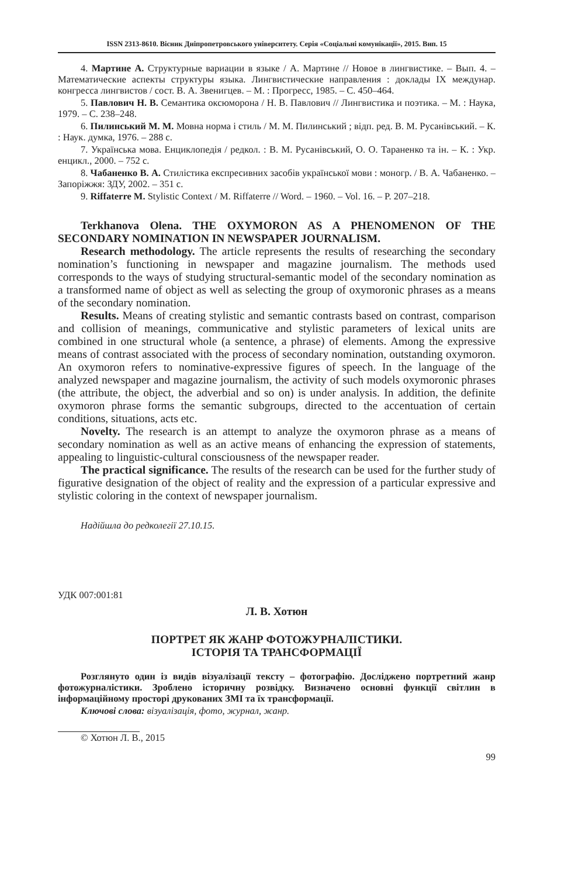ISSN 2313-8610. Вісник Дніпропетровського університету. Серія «Соціальні комунікації», 2015. Вип. 15
4. Мартине А. Структурные вариации в языке / А. Мартине // Новое в лингвистике. – Вып. 4. – Математические аспекты структуры языка. Лингвистические направления : доклады IX междунар. конгресса лингвистов / сост. В. А. Звенигцев. – М. : Прогресс, 1985. – С. 450–464.
5. Павлович Н. В. Семантика оксюморона / Н. В. Павлович // Лингвистика и поэтика. – М. : Наука, 1979. – С. 238–248.
6. Пилинський М. М. Мовна норма і стиль / М. М. Пилинський ; відп. ред. В. М. Русанівський. – К. : Наук. думка, 1976. – 288 с.
7. Українська мова. Енциклопедія / редкол. : В. М. Русанівський, О. О. Тараненко та ін. – К. : Укр. енцикл., 2000. – 752 с.
8. Чабаненко В. А. Стилістика експресивних засобів української мови : моногр. / В. А. Чабаненко. – Запоріжжя: ЗДУ, 2002. – 351 с.
9. Riffaterre M. Stylistic Context / M. Riffaterre // Word. – 1960. – Vol. 16. – P. 207–218.
Terkhanova Olena. THE OXYMORON AS A PHENOMENON OF THE SECONDARY NOMINATION IN NEWSPAPER JOURNALISM.
Research methodology. The article represents the results of researching the secondary nomination’s functioning in newspaper and magazine journalism. The methods used corresponds to the ways of studying structural-semantic model of the secondary nomination as a transformed name of object as well as selecting the group of oxymoronic phrases as a means of the secondary nomination.
Results. Means of creating stylistic and semantic contrasts based on contrast, comparison and collision of meanings, communicative and stylistic parameters of lexical units are combined in one structural whole (a sentence, a phrase) of elements. Among the expressive means of contrast associated with the process of secondary nomination, outstanding oxymoron. An oxymoron refers to nominative-expressive figures of speech. In the language of the analyzed newspaper and magazine journalism, the activity of such models oxymoronic phrases (the attribute, the object, the adverbial and so on) is under analysis. In addition, the definite oxymoron phrase forms the semantic subgroups, directed to the accentuation of certain conditions, situations, acts etc.
Novelty. The research is an attempt to analyze the oxymoron phrase as a means of secondary nomination as well as an active means of enhancing the expression of statements, appealing to linguistic-cultural consciousness of the newspaper reader.
The practical significance. The results of the research can be used for the further study of figurative designation of the object of reality and the expression of a particular expressive and stylistic coloring in the context of newspaper journalism.
Надійшла до редколегії 27.10.15.
УДК 007:001:81
Л. В. Хотюн
ПОРТРЕТ ЯК ЖАНР ФОТОЖУРНАЛІСТИКИ.
ІСТОРІЯ ТА ТРАНСФОРМАЦІЇ
Розглянуто один із видів візуалізації тексту – фотографію. Досліджено портретний жанр фотожурналістики. Зроблено історичну розвідку. Визначено основні функції світлин в інформаційному просторі друкованих ЗМІ та їх трансформації.
Ключові слова: візуалізація, фото, журнал, жанр.
© Хотюн Л. В., 2015
99